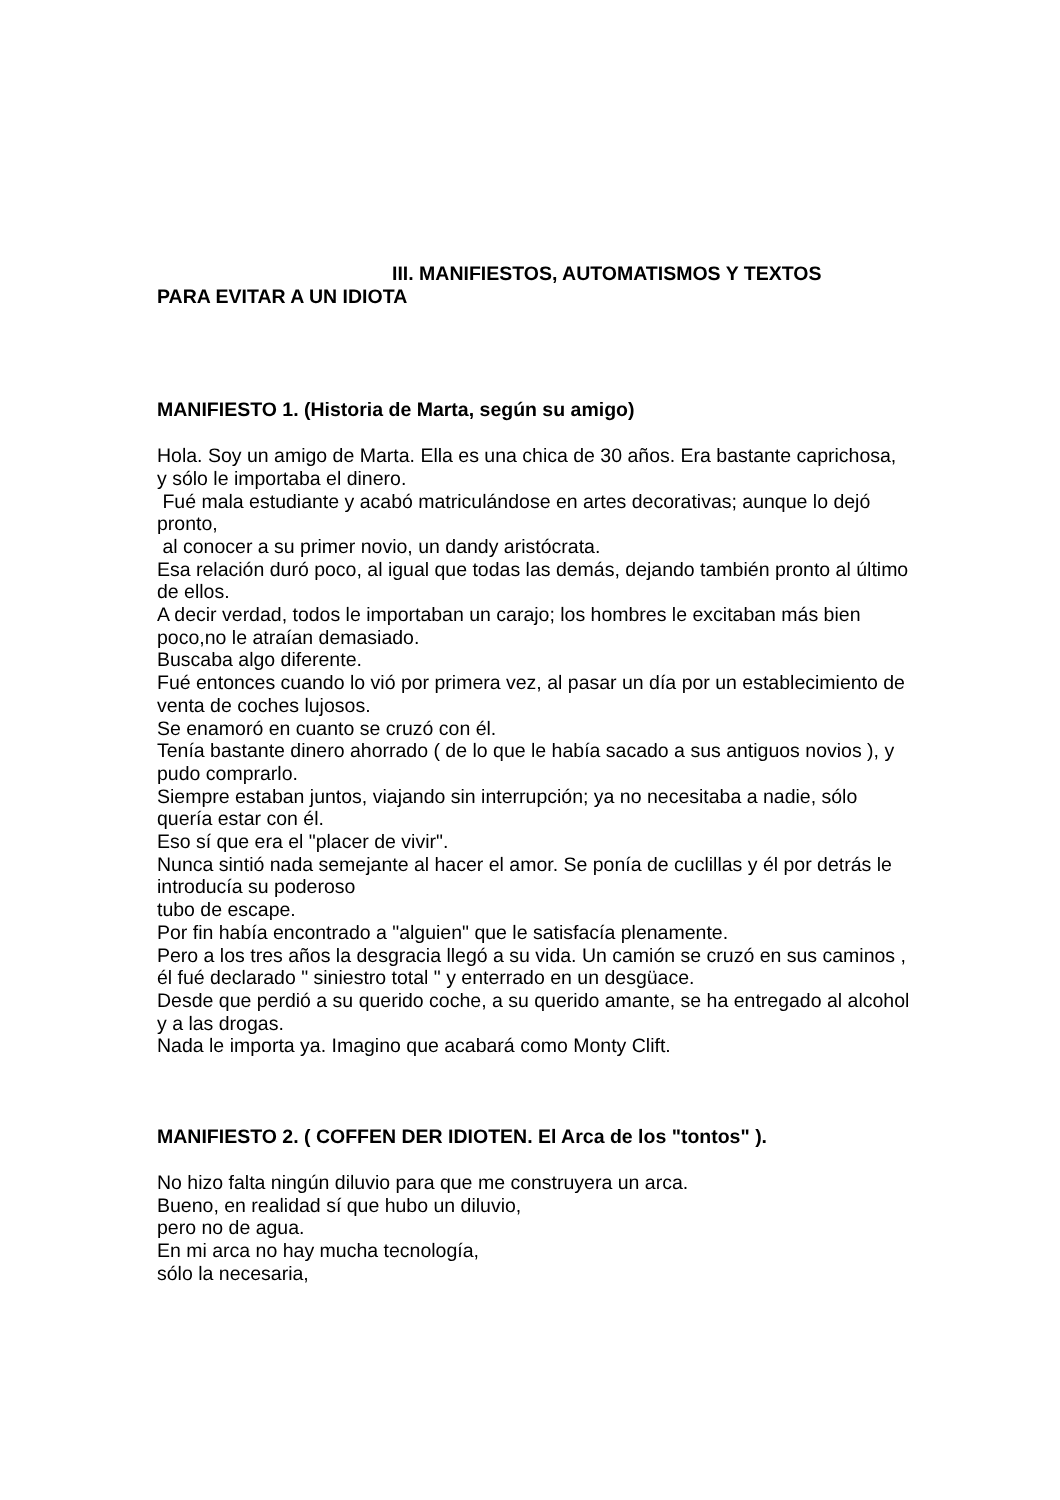III. MANIFIESTOS, AUTOMATISMOS Y TEXTOS
PARA EVITAR A UN IDIOTA
MANIFIESTO 1. (Historia de Marta, según su amigo)
Hola. Soy un amigo de Marta. Ella es una chica de 30 años. Era bastante caprichosa, y sólo le importaba el dinero.
Fué mala estudiante y acabó matriculándose en artes decorativas; aunque lo dejó pronto,
al conocer a su primer novio, un dandy aristócrata.
Esa relación duró poco, al igual que todas las demás, dejando también pronto al último de ellos.
A decir verdad, todos le importaban un carajo; los hombres le excitaban más bien poco,no le atraían demasiado.
Buscaba algo diferente.
Fué entonces cuando lo vió por primera vez, al pasar un día por un establecimiento de venta de coches lujosos.
Se enamoró en cuanto se cruzó con él.
Tenía bastante dinero ahorrado ( de lo que le había sacado a sus antiguos novios ), y pudo comprarlo.
Siempre estaban juntos, viajando sin interrupción; ya no necesitaba a nadie, sólo quería estar con él.
Eso sí que era el "placer de vivir".
Nunca sintió nada semejante al hacer el amor. Se ponía de cuclillas y él por detrás le introducía su poderoso
tubo de escape.
Por fin había encontrado a "alguien" que le satisfacía plenamente.
Pero a los tres años la desgracia llegó a su vida. Un camión se cruzó en sus caminos ,
él fué declarado " siniestro total " y enterrado en un desgüace.
Desde que perdió a su querido coche, a su querido amante, se ha entregado al alcohol y a las drogas.
Nada le importa ya. Imagino que acabará como Monty Clift.
MANIFIESTO 2. ( COFFEN DER IDIOTEN. El Arca de los "tontos" ).
No hizo falta ningún diluvio para que me construyera un arca.
Bueno, en realidad sí que hubo un diluvio,
pero no de agua.
En mi arca no hay mucha tecnología,
sólo la necesaria,